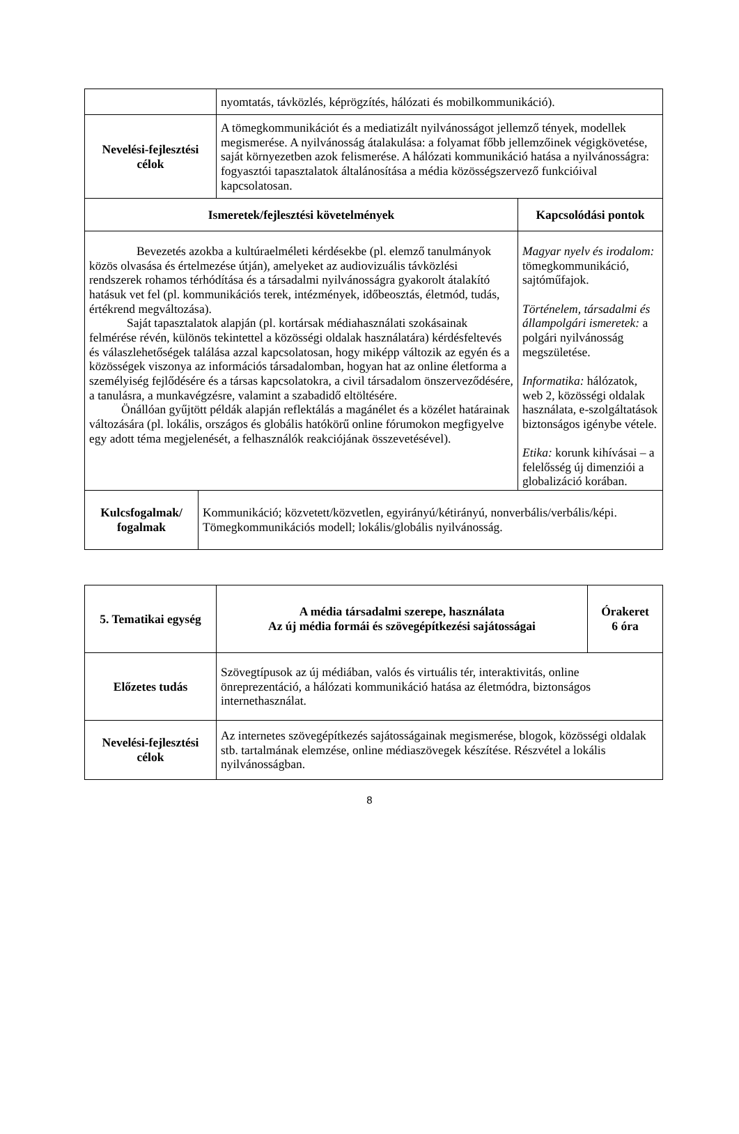| | nyomtatás, távközlés, képrögzítés, hálózati és mobilkommunikáció). | |
| Nevelési-fejlesztési célok | A tömegkommunikációt és a mediatizált nyilvánosságot jellemző tények, modellek megismerése. A nyilvánosság átalakulása: a folyamat főbb jellemzőinek végigkövetése, saját környezetben azok felismerése. A hálózati kommunikáció hatása a nyilvánosságra: fogyasztói tapasztalatok általánosítása a média közösségszervező funkcióival kapcsolatosan. | |
| Ismeretek/fejlesztési követelmények | | Kapcsolódási pontok |
| Bevezetés azokba a kultúraelméleti kérdésekbe (pl. elemző tanulmányok közös olvasása és értelmezése útján), amelyeket az audiovizuális távközlési rendszerek rohamos térhódítása és a társadalmi nyilvánosságra gyakorolt átalakító hatásuk vet fel (pl. kommunikációs terek, intézmények, időbeosztás, életmód, tudás, értékrend megváltozása). Saját tapasztalatok alapján (pl. kortársak médiahasználati szokásainak felmérése révén, különös tekintettel a közösségi oldalak használatára) kérdésfeltevés és válaszlehetőségek találása azzal kapcsolatosan, hogy miképp változik az egyén és a közösségek viszonya az információs társadalomban, hogyan hat az online életforma a személyiség fejlődésére és a társas kapcsolatokra, a civil társadalom önszerveződésére, a tanulásra, a munkavégzésre, valamint a szabadidő eltöltésére. Önállóan gyűjtött példák alapján reflektálás a magánélet és a közélet határainak változására (pl. lokális, országos és globális hatókörű online fórumokon megfigyelve egy adott téma megjelenését, a felhasználók reakciójának összevetésével). | | Magyar nyelv és irodalom: tömegkommunikáció, sajtóműfajok. Történelem, társadalmi és állampolgári ismeretek: a polgári nyilvánosság megszületése. Informatika: hálózatok, web 2, közösségi oldalak használata, e-szolgáltatások biztonságos igénybe vétele. Etika: korunk kihívásai – a felelősség új dimenziói a globalizáció korában. |
| Kulcsfogalmak/ fogalmak | Kommunikáció; közvetett/közvetlen, egyirányú/kétirányú, nonverbális/verbális/képi. Tömegkommunikációs modell; lokális/globális nyilvánosság. |
| 5. Tematikai egység | A média társadalmi szerepe, használata Az új média formái és szövegépítkezési sajátosságai | Órakeret 6 óra |
| Előzetes tudás | Szövegtípusok az új médiában, valós és virtuális tér, interaktivitás, online önreprezentáció, a hálózati kommunikáció hatása az életmódra, biztonságos internethasználat. | |
| Nevelési-fejlesztési célok | Az internetes szövegépítkezés sajátosságainak megismerése, blogok, közösségi oldalak stb. tartalmának elemzése, online médiaszövegek készítése. Részvétel a lokális nyilvánosságban. | |
8